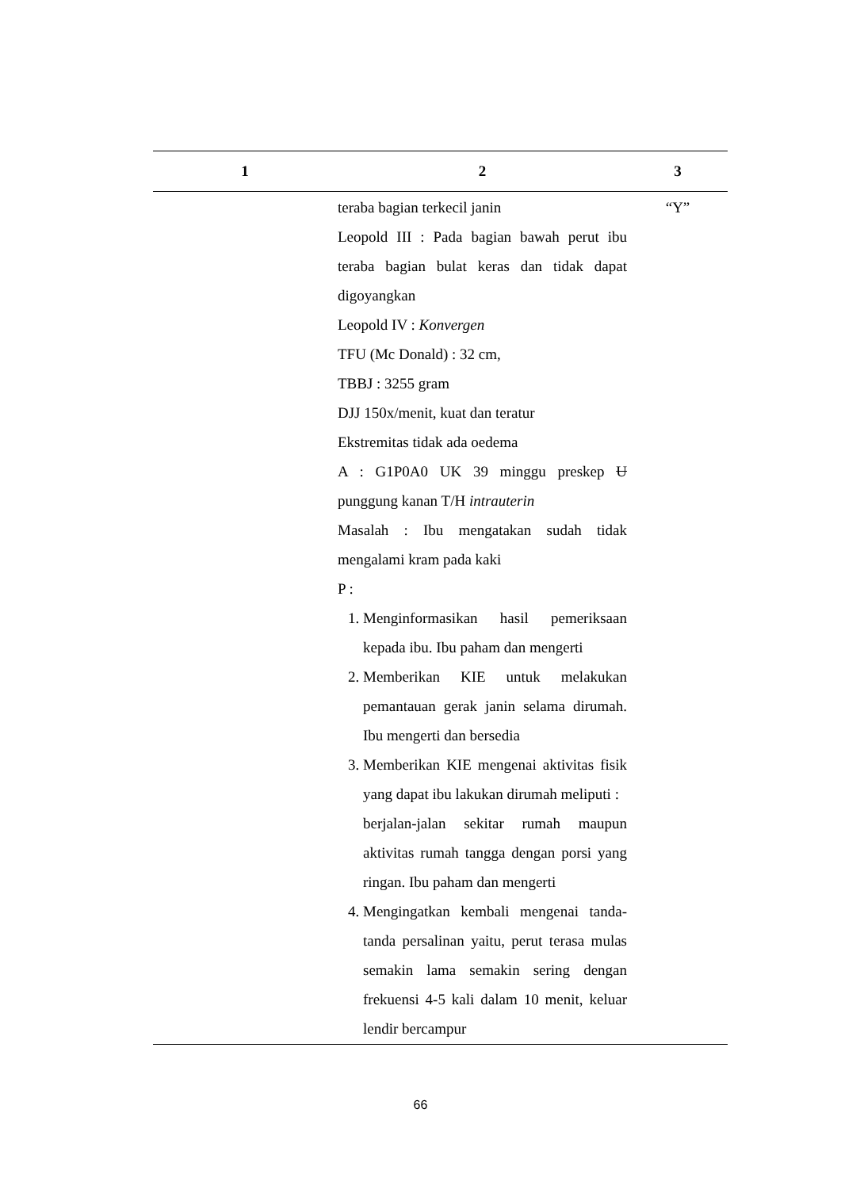| 1 | 2 | 3 |
| --- | --- | --- |
| | teraba bagian terkecil janin Leopold III : Pada bagian bawah perut ibu teraba bagian bulat keras dan tidak dapat digoyangkan Leopold IV : Konvergen TFU (Mc Donald) : 32 cm, TBBJ : 3255 gram DJJ 150x/menit, kuat dan teratur Ekstremitas tidak ada oedema A : G1P0A0 UK 39 minggu preskep U punggung kanan T/H intrauterin Masalah : Ibu mengatakan sudah tidak mengalami kram pada kaki P : 1. Menginformasikan hasil pemeriksaan kepada ibu. Ibu paham dan mengerti 2. Memberikan KIE untuk melakukan pemantauan gerak janin selama dirumah. Ibu mengerti dan bersedia 3. Memberikan KIE mengenai aktivitas fisik yang dapat ibu lakukan dirumah meliputi : berjalan-jalan sekitar rumah maupun aktivitas rumah tangga dengan porsi yang ringan. Ibu paham dan mengerti 4. Mengingatkan kembali mengenai tanda-tanda persalinan yaitu, perut terasa mulas semakin lama semakin sering dengan frekuensi 4-5 kali dalam 10 menit, keluar lendir bercampur | “Y” |
66